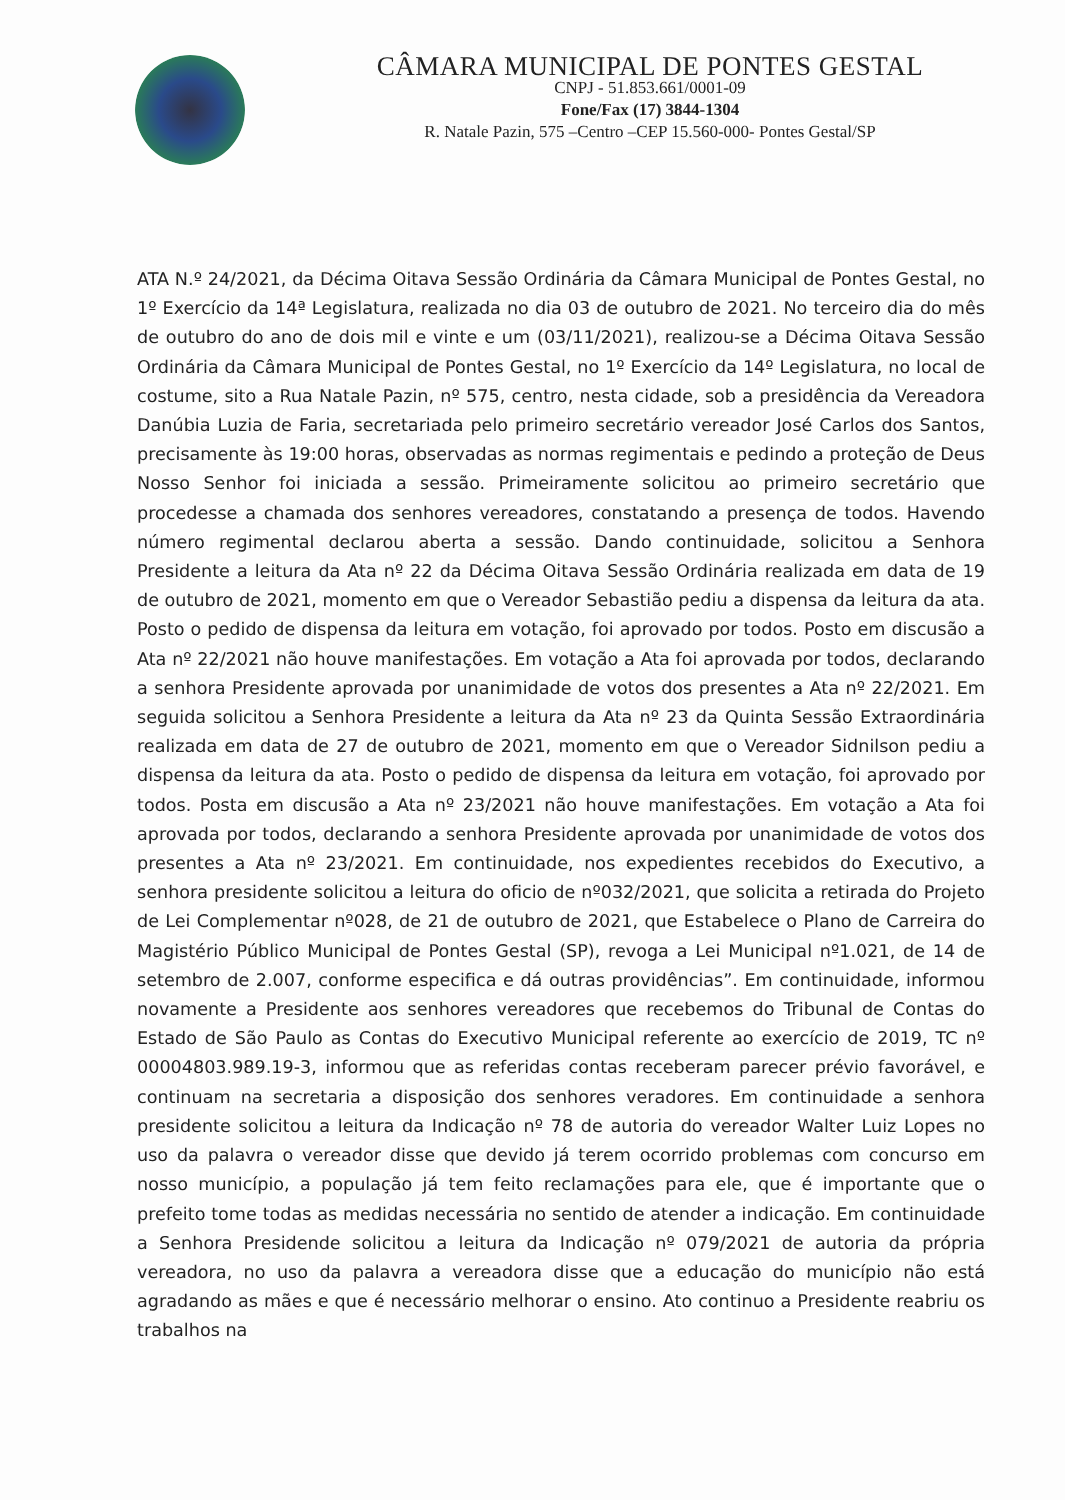CÂMARA MUNICIPAL DE PONTES GESTAL
CNPJ - 51.853.661/0001-09
Fone/Fax (17) 3844-1304
R. Natale Pazin, 575 –Centro –CEP 15.560-000- Pontes Gestal/SP
ATA N.º 24/2021, da Décima Oitava Sessão Ordinária da Câmara Municipal de Pontes Gestal, no 1º Exercício da 14ª Legislatura, realizada no dia 03 de outubro de 2021. No terceiro dia do mês de outubro do ano de dois mil e vinte e um (03/11/2021), realizou-se a Décima Oitava Sessão Ordinária da Câmara Municipal de Pontes Gestal, no 1º Exercício da 14º Legislatura, no local de costume, sito a Rua Natale Pazin, nº 575, centro, nesta cidade, sob a presidência da Vereadora Danúbia Luzia de Faria, secretariada pelo primeiro secretário vereador José Carlos dos Santos, precisamente às 19:00 horas, observadas as normas regimentais e pedindo a proteção de Deus Nosso Senhor foi iniciada a sessão. Primeiramente solicitou ao primeiro secretário que procedesse a chamada dos senhores vereadores, constatando a presença de todos. Havendo número regimental declarou aberta a sessão. Dando continuidade, solicitou a Senhora Presidente a leitura da Ata nº 22 da Décima Oitava Sessão Ordinária realizada em data de 19 de outubro de 2021, momento em que o Vereador Sebastião pediu a dispensa da leitura da ata. Posto o pedido de dispensa da leitura em votação, foi aprovado por todos. Posto em discusão a Ata nº 22/2021 não houve manifestações. Em votação a Ata foi aprovada por todos, declarando a senhora Presidente aprovada por unanimidade de votos dos presentes a Ata nº 22/2021. Em seguida solicitou a Senhora Presidente a leitura da Ata nº 23 da Quinta Sessão Extraordinária realizada em data de 27 de outubro de 2021, momento em que o Vereador Sidnilson pediu a dispensa da leitura da ata. Posto o pedido de dispensa da leitura em votação, foi aprovado por todos. Posta em discusão a Ata nº 23/2021 não houve manifestações. Em votação a Ata foi aprovada por todos, declarando a senhora Presidente aprovada por unanimidade de votos dos presentes a Ata nº 23/2021. Em continuidade, nos expedientes recebidos do Executivo, a senhora presidente solicitou a leitura do oficio de nº032/2021, que solicita a retirada do Projeto de Lei Complementar nº028, de 21 de outubro de 2021, que Estabelece o Plano de Carreira do Magistério Público Municipal de Pontes Gestal (SP), revoga a Lei Municipal nº1.021, de 14 de setembro de 2.007, conforme especifica e dá outras providências”. Em continuidade, informou novamente a Presidente aos senhores vereadores que recebemos do Tribunal de Contas do Estado de São Paulo as Contas do Executivo Municipal referente ao exercício de 2019, TC nº 00004803.989.19-3, informou que as referidas contas receberam parecer prévio favorável, e continuam na secretaria a disposição dos senhores veradores. Em continuidade a senhora presidente solicitou a leitura da Indicação nº 78 de autoria do vereador Walter Luiz Lopes no uso da palavra o vereador disse que devido já terem ocorrido problemas com concurso em nosso município, a população já tem feito reclamações para ele, que é importante que o prefeito tome todas as medidas necessária no sentido de atender a indicação. Em continuidade a Senhora Presidende solicitou a leitura da Indicação nº 079/2021 de autoria da própria vereadora, no uso da palavra a vereadora disse que a educação do município não está agradando as mães e que é necessário melhorar o ensino. Ato continuo a Presidente reabriu os trabalhos na